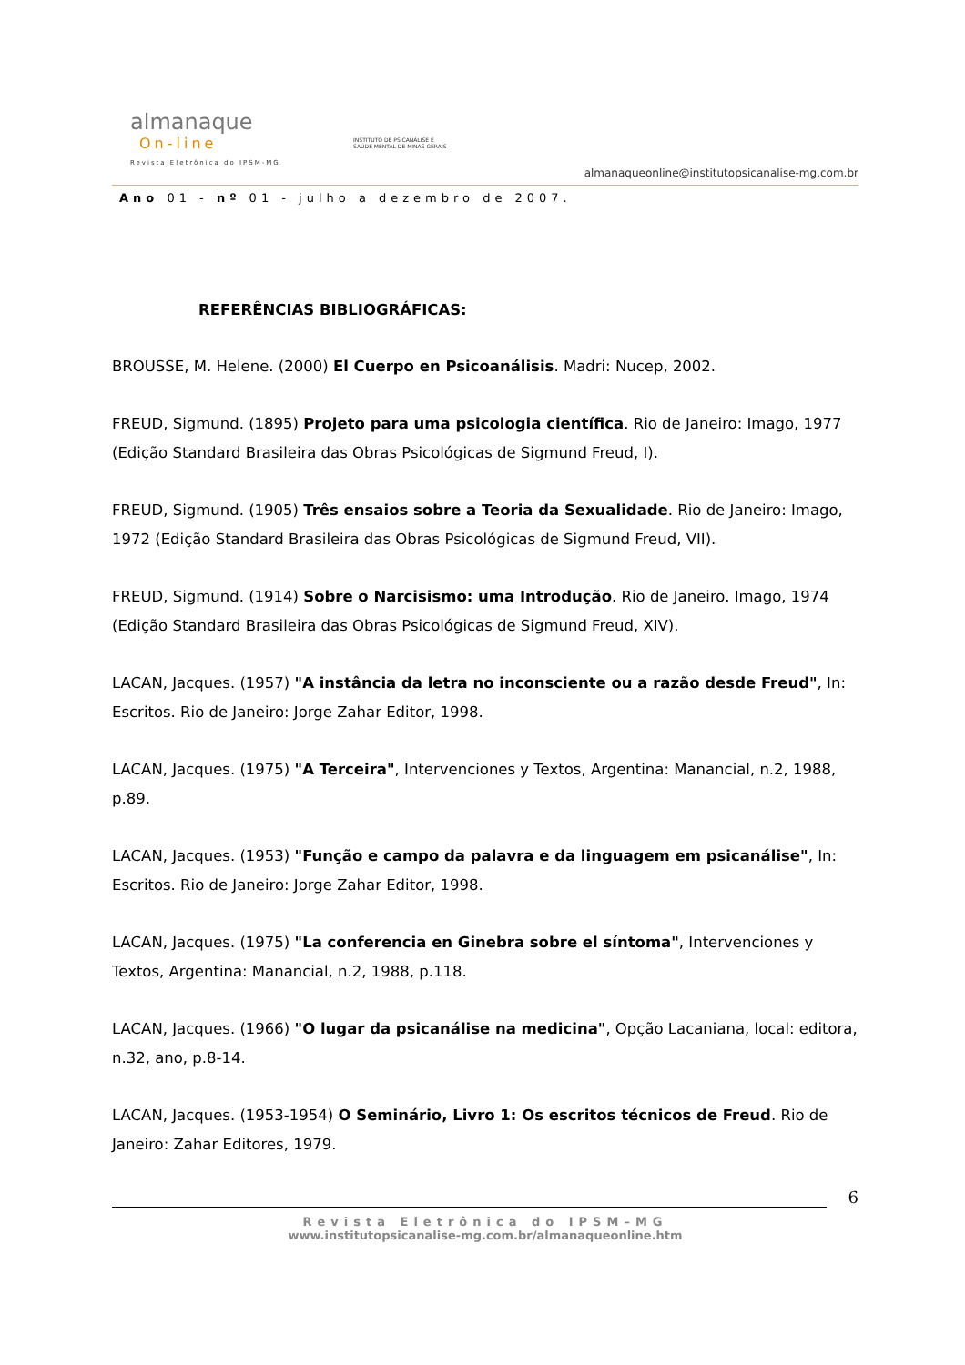almanaque
On-line
Revista Eletrônica do IPSM-MG
INSTITUTO DE PSICANÁLISE E
SAÚDE MENTAL DE MINAS GERAIS
almanaqueonline@institutopsicanalise-mg.com.br
Ano 01 - nº 01 - julho a dezembro de 2007.
REFERÊNCIAS BIBLIOGRÁFICAS:
BROUSSE, M. Helene. (2000) El Cuerpo en Psicoanálisis. Madri: Nucep, 2002.
FREUD, Sigmund. (1895) Projeto para uma psicologia científica. Rio de Janeiro: Imago, 1977 (Edição Standard Brasileira das Obras Psicológicas de Sigmund Freud, I).
FREUD, Sigmund. (1905) Três ensaios sobre a Teoria da Sexualidade. Rio de Janeiro: Imago, 1972 (Edição Standard Brasileira das Obras Psicológicas de Sigmund Freud, VII).
FREUD, Sigmund. (1914) Sobre o Narcisismo: uma Introdução. Rio de Janeiro. Imago, 1974 (Edição Standard Brasileira das Obras Psicológicas de Sigmund Freud, XIV).
LACAN, Jacques. (1957) "A instância da letra no inconsciente ou a razão desde Freud", In: Escritos. Rio de Janeiro: Jorge Zahar Editor, 1998.
LACAN, Jacques. (1975) "A Terceira", Intervenciones y Textos, Argentina: Manancial, n.2, 1988, p.89.
LACAN, Jacques. (1953) "Função e campo da palavra e da linguagem em psicanálise", In: Escritos. Rio de Janeiro: Jorge Zahar Editor, 1998.
LACAN, Jacques. (1975) "La conferencia en Ginebra sobre el síntoma", Intervenciones y Textos, Argentina: Manancial, n.2, 1988, p.118.
LACAN, Jacques. (1966) "O lugar da psicanálise na medicina", Opção Lacaniana, local: editora, n.32, ano, p.8-14.
LACAN, Jacques. (1953-1954) O Seminário, Livro 1: Os escritos técnicos de Freud. Rio de Janeiro: Zahar Editores, 1979.
6
Revista Eletrônica do IPSM–MG
www.institutopsicanalise-mg.com.br/almanaqueonline.htm